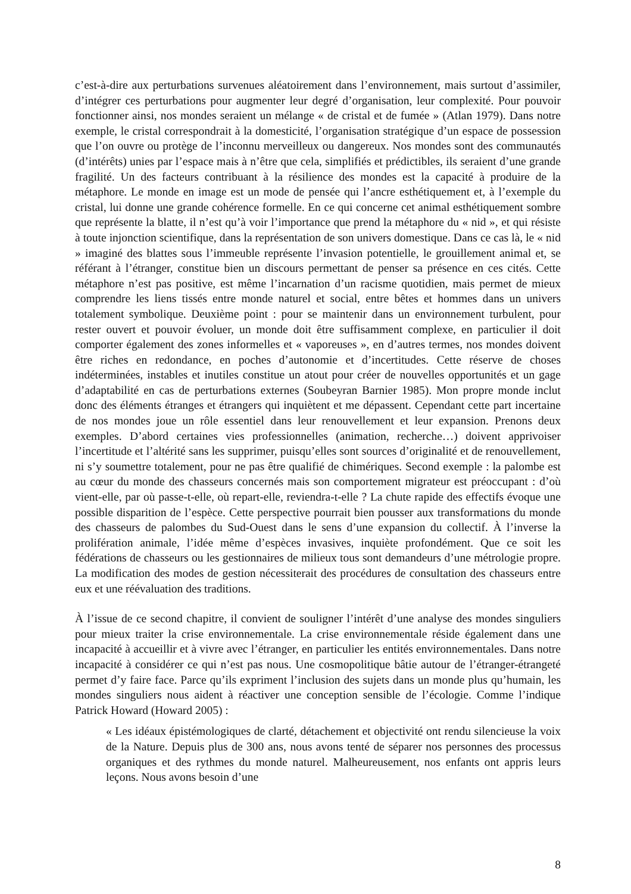c’est-à-dire aux perturbations survenues aléatoirement dans l’environnement, mais surtout d’assimiler, d’intégrer ces perturbations pour augmenter leur degré d’organisation, leur complexité. Pour pouvoir fonctionner ainsi, nos mondes seraient un mélange « de cristal et de fumée » (Atlan 1979). Dans notre exemple, le cristal correspondrait à la domesticité, l’organisation stratégique d’un espace de possession que l’on ouvre ou protège de l’inconnu merveilleux ou dangereux. Nos mondes sont des communautés (d’intérêts) unies par l’espace mais à n’être que cela, simplifiés et prédictibles, ils seraient d’une grande fragilité. Un des facteurs contribuant à la résilience des mondes est la capacité à produire de la métaphore. Le monde en image est un mode de pensée qui l’ancre esthétiquement et, à l’exemple du cristal, lui donne une grande cohérence formelle. En ce qui concerne cet animal esthétiquement sombre que représente la blatte, il n’est qu’à voir l’importance que prend la métaphore du « nid », et qui résiste à toute injonction scientifique, dans la représentation de son univers domestique. Dans ce cas là, le « nid » imaginé des blattes sous l’immeuble représente l’invasion potentielle, le grouillement animal et, se référant à l’étranger, constitue bien un discours permettant de penser sa présence en ces cités. Cette métaphore n’est pas positive, est même l’incarnation d’un racisme quotidien, mais permet de mieux comprendre les liens tissés entre monde naturel et social, entre bêtes et hommes dans un univers totalement symbolique. Deuxième point : pour se maintenir dans un environnement turbulent, pour rester ouvert et pouvoir évoluer, un monde doit être suffisamment complexe, en particulier il doit comporter également des zones informelles et « vaporeuses », en d’autres termes, nos mondes doivent être riches en redondance, en poches d’autonomie et d’incertitudes. Cette réserve de choses indéterminées, instables et inutiles constitue un atout pour créer de nouvelles opportunités et un gage d’adaptabilité en cas de perturbations externes (Soubeyran Barnier 1985). Mon propre monde inclut donc des éléments étranges et étrangers qui inquiètent et me dépassent. Cependant cette part incertaine de nos mondes joue un rôle essentiel dans leur renouvellement et leur expansion. Prenons deux exemples. D’abord certaines vies professionnelles (animation, recherche…) doivent apprivoiser l’incertitude et l’altérité sans les supprimer, puisqu’elles sont sources d’originalité et de renouvellement, ni s’y soumettre totalement, pour ne pas être qualifié de chimériques. Second exemple : la palombe est au cœur du monde des chasseurs concernés mais son comportement migrateur est préoccupant : d’où vient-elle, par où passe-t-elle, où repart-elle, reviendra-t-elle ? La chute rapide des effectifs évoque une possible disparition de l’espèce. Cette perspective pourrait bien pousser aux transformations du monde des chasseurs de palombes du Sud-Ouest dans le sens d’une expansion du collectif. À l’inverse la prolifération animale, l’idée même d’espèces invasives, inquiète profondément. Que ce soit les fédérations de chasseurs ou les gestionnaires de milieux tous sont demandeurs d’une métrologie propre. La modification des modes de gestion nécessiterait des procédures de consultation des chasseurs entre eux et une réévaluation des traditions.
À l’issue de ce second chapitre, il convient de souligner l’intérêt d’une analyse des mondes singuliers pour mieux traiter la crise environnementale. La crise environnementale réside également dans une incapacité à accueillir et à vivre avec l’étranger, en particulier les entités environnementales. Dans notre incapacité à considérer ce qui n’est pas nous. Une cosmopolitique bâtie autour de l’étranger-étrangeté permet d’y faire face. Parce qu’ils expriment l’inclusion des sujets dans un monde plus qu’humain, les mondes singuliers nous aident à réactiver une conception sensible de l’écologie. Comme l’indique Patrick Howard (Howard 2005) :
« Les idéaux épistémologiques de clarté, détachement et objectivité ont rendu silencieuse la voix de la Nature. Depuis plus de 300 ans, nous avons tenté de séparer nos personnes des processus organiques et des rythmes du monde naturel. Malheureusement, nos enfants ont appris leurs leçons. Nous avons besoin d’une
8